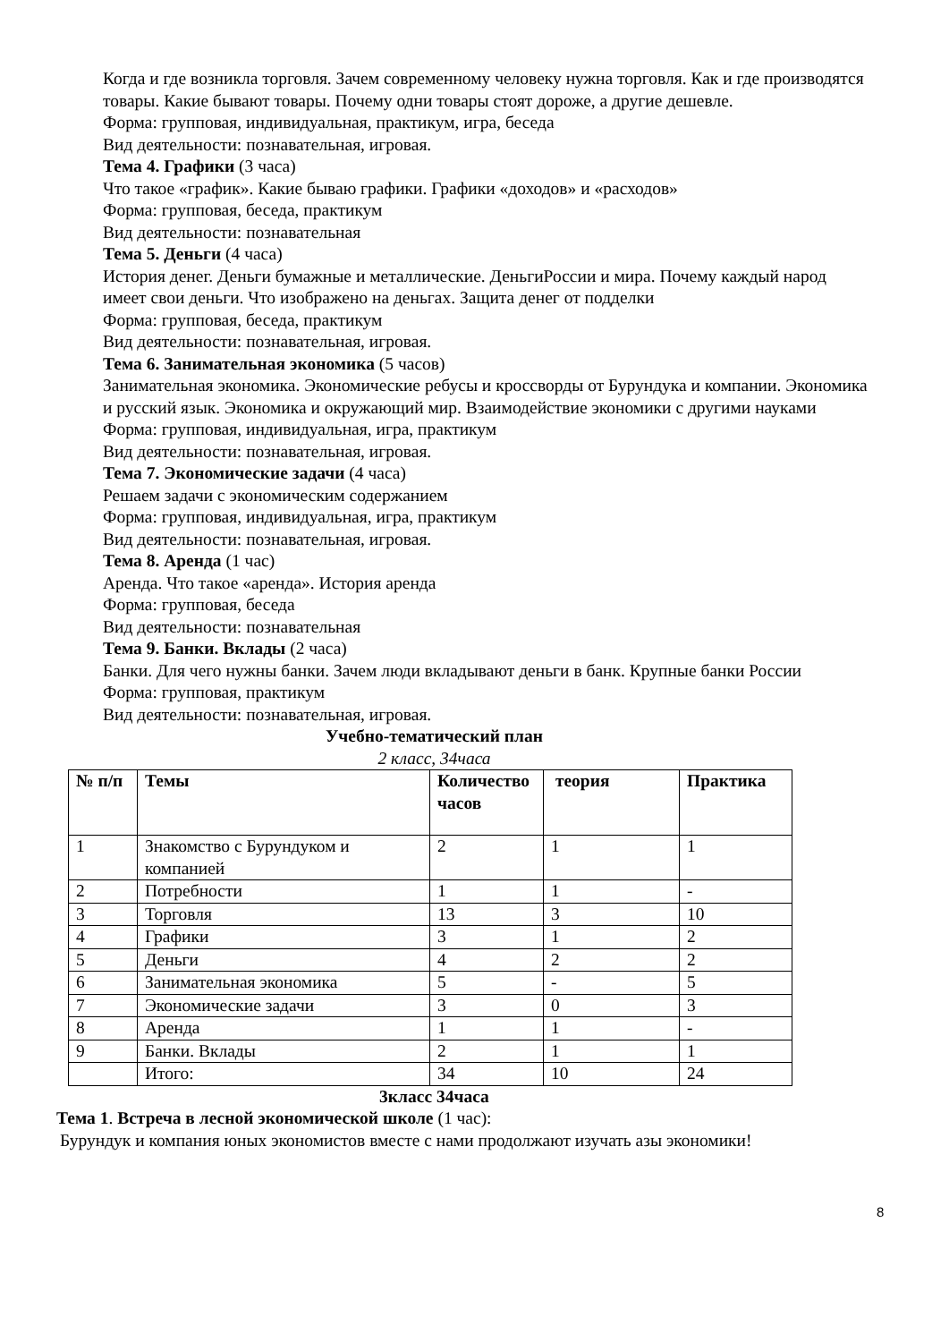Когда и где возникла торговля. Зачем современному человеку нужна торговля. Как и где производятся товары. Какие бывают товары. Почему одни товары стоят дороже, а другие дешевле.
Форма: групповая, индивидуальная, практикум, игра, беседа
Вид деятельности: познавательная, игровая.
Тема 4. Графики (3 часа)
Что такое «график». Какие бываю графики. Графики «доходов» и «расходов»
Форма: групповая, беседа, практикум
Вид деятельности: познавательная
Тема 5. Деньги (4 часа)
История денег. Деньги бумажные и металлические. ДеньгиРоссии и мира. Почему каждый народ имеет свои деньги. Что изображено на деньгах. Защита денег от подделки
Форма: групповая, беседа, практикум
Вид деятельности: познавательная, игровая.
Тема 6. Занимательная экономика (5 часов)
Занимательная экономика. Экономические ребусы и кроссворды от Бурундука и компании. Экономика и русский язык. Экономика и окружающий мир. Взаимодействие экономики с другими науками
Форма: групповая, индивидуальная, игра, практикум
Вид деятельности: познавательная, игровая.
Тема 7. Экономические задачи (4 часа)
Решаем задачи с экономическим содержанием
Форма: групповая, индивидуальная, игра, практикум
Вид деятельности: познавательная, игровая.
Тема 8. Аренда (1 час)
Аренда. Что такое «аренда». История аренда
Форма: групповая, беседа
Вид деятельности: познавательная
Тема 9. Банки. Вклады (2 часа)
Банки. Для чего нужны банки. Зачем люди вкладывают деньги в банк. Крупные банки России
Форма: групповая, практикум
Вид деятельности: познавательная, игровая.
Учебно-тематический план
2 класс, 34часа
| № п/п | Темы | Количество часов | теория | Практика |
| 1 | Знакомство с Бурундуком и компанией | 2 | 1 | 1 |
| 2 | Потребности | 1 | 1 | - |
| 3 | Торговля | 13 | 3 | 10 |
| 4 | Графики | 3 | 1 | 2 |
| 5 | Деньги | 4 | 2 | 2 |
| 6 | Занимательная экономика | 5 | - | 5 |
| 7 | Экономические задачи | 3 | 0 | 3 |
| 8 | Аренда | 1 | 1 | - |
| 9 | Банки. Вклады | 2 | 1 | 1 |
| | Итого: | 34 | 10 | 24 |
3класс 34часа
Тема 1. Встреча в лесной экономической школе (1 час):
Бурундук и компания юных экономистов вместе с нами продолжают изучать азы экономики!
8